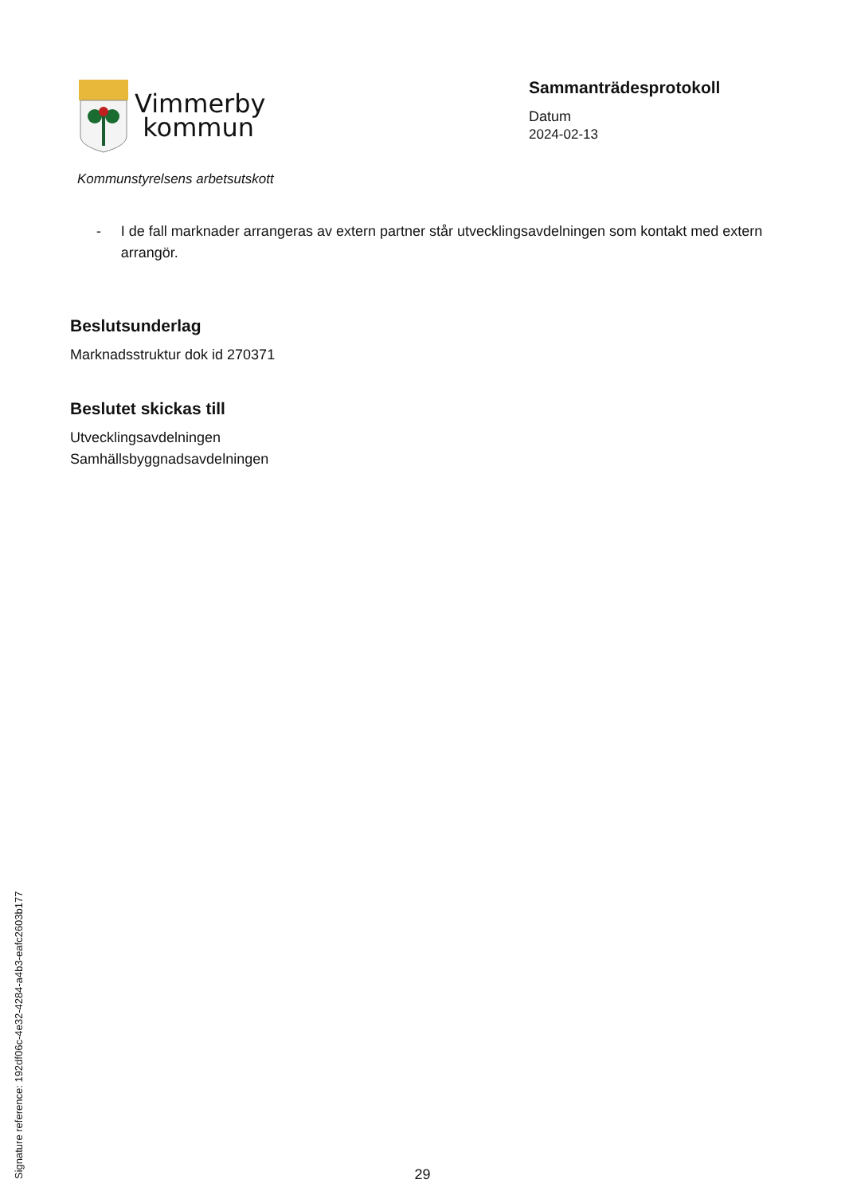Vimmerby
kommun
Kommunstyrelsens arbetsutskott
Sammanträdesprotokoll
Datum
2024-02-13
- I de fall marknader arrangeras av extern partner står utvecklingsavdelningen som kontakt med extern arrangör.
Beslutsunderlag
Marknadsstruktur dok id 270371
Beslutet skickas till
Utvecklingsavdelningen
Samhällsbyggnadsavdelningen
Signature reference: 192df06c-4e32-4284-a4b3-eafc2603b177
29